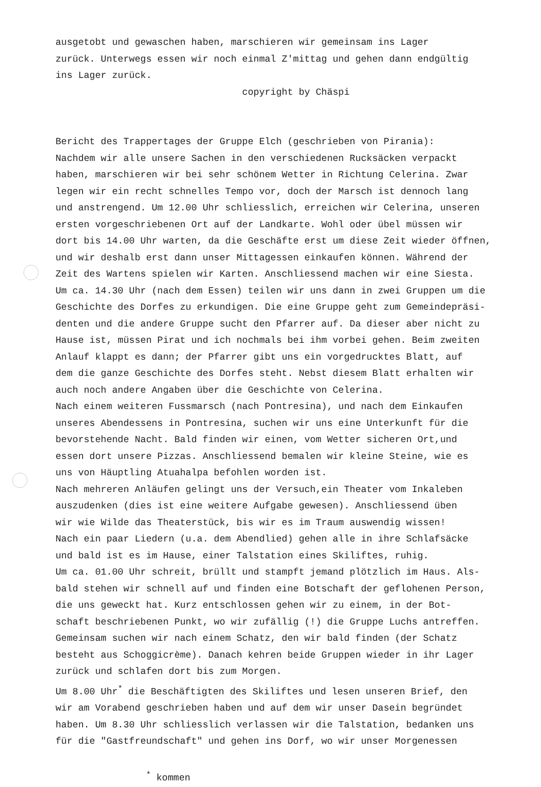ausgetobt und gewaschen haben, marschieren wir gemeinsam ins Lager zurück. Unterwegs essen wir noch einmal Z'mittag und gehen dann endgültig ins Lager zurück. copyright by Chäspi Bericht des Trappertages der Gruppe Elch (geschrieben von Pirania): Nachdem wir alle unsere Sachen in den verschiedenen Rucksäcken verpackt haben, marschieren wir bei sehr schönem Wetter in Richtung Celerina. Zwar legen wir ein recht schnelles Tempo vor, doch der Marsch ist dennoch lang und anstrengend. Um 12.00 Uhr schliesslich, erreichen wir Celerina, unseren ersten vorgeschriebenen Ort auf der Landkarte. Wohl oder übel müssen wir dort bis 14.00 Uhr warten, da die Geschäfte erst um diese Zeit wieder öffnen, und wir deshalb erst dann unser Mittagessen einkaufen können. Während der Zeit des Wartens spielen wir Karten. Anschliessend machen wir eine Siesta. Um ca. 14.30 Uhr (nach dem Essen) teilen wir uns dann in zwei Gruppen um die Geschichte des Dorfes zu erkundigen. Die eine Gruppe geht zum Gemeindepräsi- denten und die andere Gruppe sucht den Pfarrer auf. Da dieser aber nicht zu Hause ist, müssen Pirat und ich nochmals bei ihm vorbei gehen. Beim zweiten Anlauf klappt es dann; der Pfarrer gibt uns ein vorgedrucktes Blatt, auf dem die ganze Geschichte des Dorfes steht. Nebst diesem Blatt erhalten wir auch noch andere Angaben über die Geschichte von Celerina. Nach einem weiteren Fussmarsch (nach Pontresina), und nach dem Einkaufen unseres Abendessens in Pontresina, suchen wir uns eine Unterkunft für die bevorstehende Nacht. Bald finden wir einen, vom Wetter sicheren Ort,und essen dort unsere Pizzas. Anschliessend bemalen wir kleine Steine, wie es uns von Häuptling Atuahalpa befohlen worden ist. Nach mehreren Anläufen gelingt uns der Versuch,ein Theater vom Inkaleben auszudenken (dies ist eine weitere Aufgabe gewesen). Anschliessend üben wir wie Wilde das Theaterstück, bis wir es im Traum auswendig wissen! Nach ein paar Liedern (u.a. dem Abendlied) gehen alle in ihre Schlafsäcke und bald ist es im Hause, einer Talstation eines Skiliftes, ruhig. Um ca. 01.00 Uhr schreit, brüllt und stampft jemand plötzlich im Haus. Als- bald stehen wir schnell auf und finden eine Botschaft der geflohenen Person, die uns geweckt hat. Kurz entschlossen gehen wir zu einem, in der Bot- schaft beschriebenen Punkt, wo wir zufällig (!) die Gruppe Luchs antreffen. Gemeinsam suchen wir nach einem Schatz, den wir bald finden (der Schatz besteht aus Schoggicrème). Danach kehren beide Gruppen wieder in ihr Lager zurück und schlafen dort bis zum Morgen. Um 8.00 Uhr<sup>*</sup> die Beschäftigten des Skiliftes und lesen unseren Brief, den wir am Vorabend geschrieben haben und auf dem wir unser Dasein begründet haben. Um 8.30 Uhr schliesslich verlassen wir die Talstation, bedanken uns für die "Gastfreundschaft" und gehen ins Dorf, wo wir unser Morgenessen <sup>*</sup> kommen